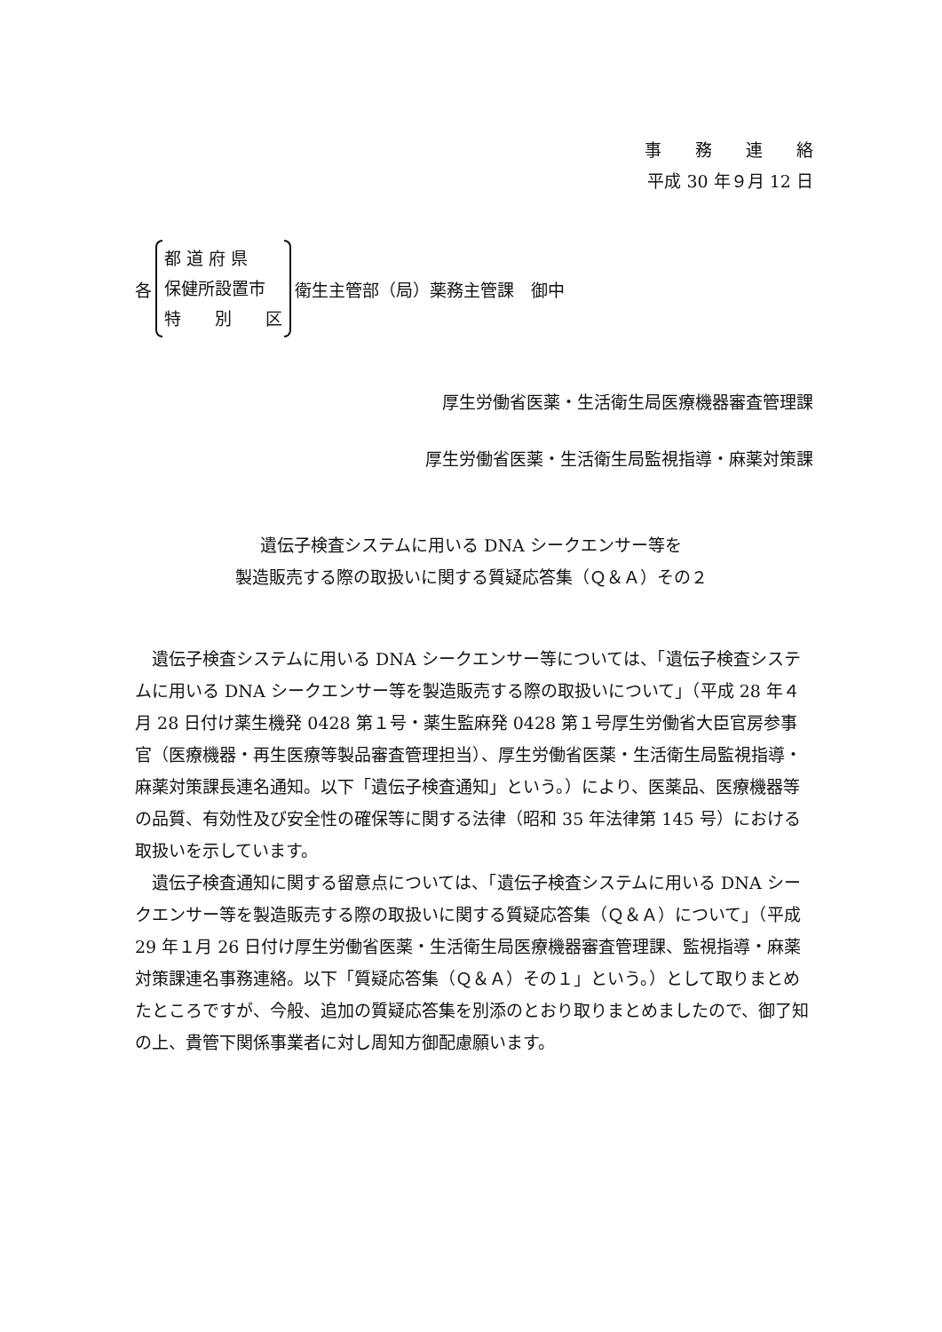事　　務　　連　　絡
平成 30 年９月 12 日
各
都 道 府 県
保健所設置市
特　　別　　区
衛生主管部（局）薬務主管課　御中
厚生労働省医薬・生活衛生局医療機器審査管理課
厚生労働省医薬・生活衛生局監視指導・麻薬対策課
遺伝子検査システムに用いる DNA シークエンサー等を
製造販売する際の取扱いに関する質疑応答集（Ｑ＆Ａ）その２
遺伝子検査システムに用いる DNA シークエンサー等については、「遺伝子検査システムに用いる DNA シークエンサー等を製造販売する際の取扱いについて」（平成 28 年４月 28 日付け薬生機発 0428 第１号・薬生監麻発 0428 第１号厚生労働省大臣官房参事官（医療機器・再生医療等製品審査管理担当）、厚生労働省医薬・生活衛生局監視指導・麻薬対策課長連名通知。以下「遺伝子検査通知」という。）により、医薬品、医療機器等の品質、有効性及び安全性の確保等に関する法律（昭和 35 年法律第 145 号）における取扱いを示しています。
遺伝子検査通知に関する留意点については、「遺伝子検査システムに用いる DNA シークエンサー等を製造販売する際の取扱いに関する質疑応答集（Ｑ＆Ａ）について」（平成 29 年１月 26 日付け厚生労働省医薬・生活衛生局医療機器審査管理課、監視指導・麻薬対策課連名事務連絡。以下「質疑応答集（Ｑ＆Ａ）その１」という。）として取りまとめたところですが、今般、追加の質疑応答集を別添のとおり取りまとめましたので、御了知の上、貴管下関係事業者に対し周知方御配慮願います。